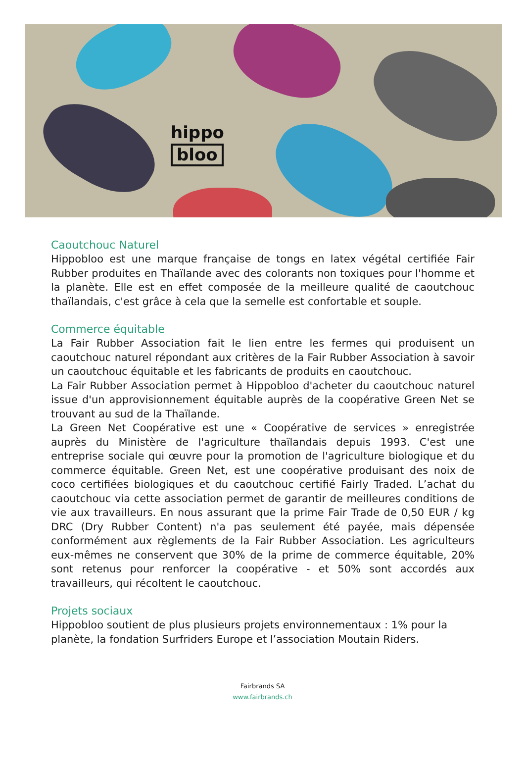hippo
bloo
Caoutchouc Naturel
Hippobloo est une marque française de tongs en latex végétal certifiée Fair Rubber produites en Thaïlande avec des colorants non toxiques pour l'homme et la planète. Elle est en effet composée de la meilleure qualité de caoutchouc thaïlandais, c'est grâce à cela que la semelle est confortable et souple.
Commerce équitable
La Fair Rubber Association fait le lien entre les fermes qui produisent un caoutchouc naturel répondant aux critères de la Fair Rubber Association à savoir un caoutchouc équitable et les fabricants de produits en caoutchouc.
La Fair Rubber Association permet à Hippobloo d'acheter du caoutchouc naturel issue d'un approvisionnement équitable auprès de la coopérative Green Net se trouvant au sud de la Thaïlande.
La Green Net Coopérative est une « Coopérative de services » enregistrée auprès du Ministère de l'agriculture thaïlandais depuis 1993. C'est une entreprise sociale qui œuvre pour la promotion de l'agriculture biologique et du commerce équitable. Green Net, est une coopérative produisant des noix de coco certifiées biologiques et du caoutchouc certifié Fairly Traded. L’achat du caoutchouc via cette association permet de garantir de meilleures conditions de vie aux travailleurs. En nous assurant que la prime Fair Trade de 0,50 EUR / kg DRC (Dry Rubber Content) n'a pas seulement été payée, mais dépensée conformément aux règlements de la Fair Rubber Association. Les agriculteurs eux-mêmes ne conservent que 30% de la prime de commerce équitable, 20% sont retenus pour renforcer la coopérative - et 50% sont accordés aux travailleurs, qui récoltent le caoutchouc.
Projets sociaux
Hippobloo soutient de plus plusieurs projets environnementaux : 1% pour la planète, la fondation Surfriders Europe et l’association Moutain Riders.
Fairbrands SA
www.fairbrands.ch